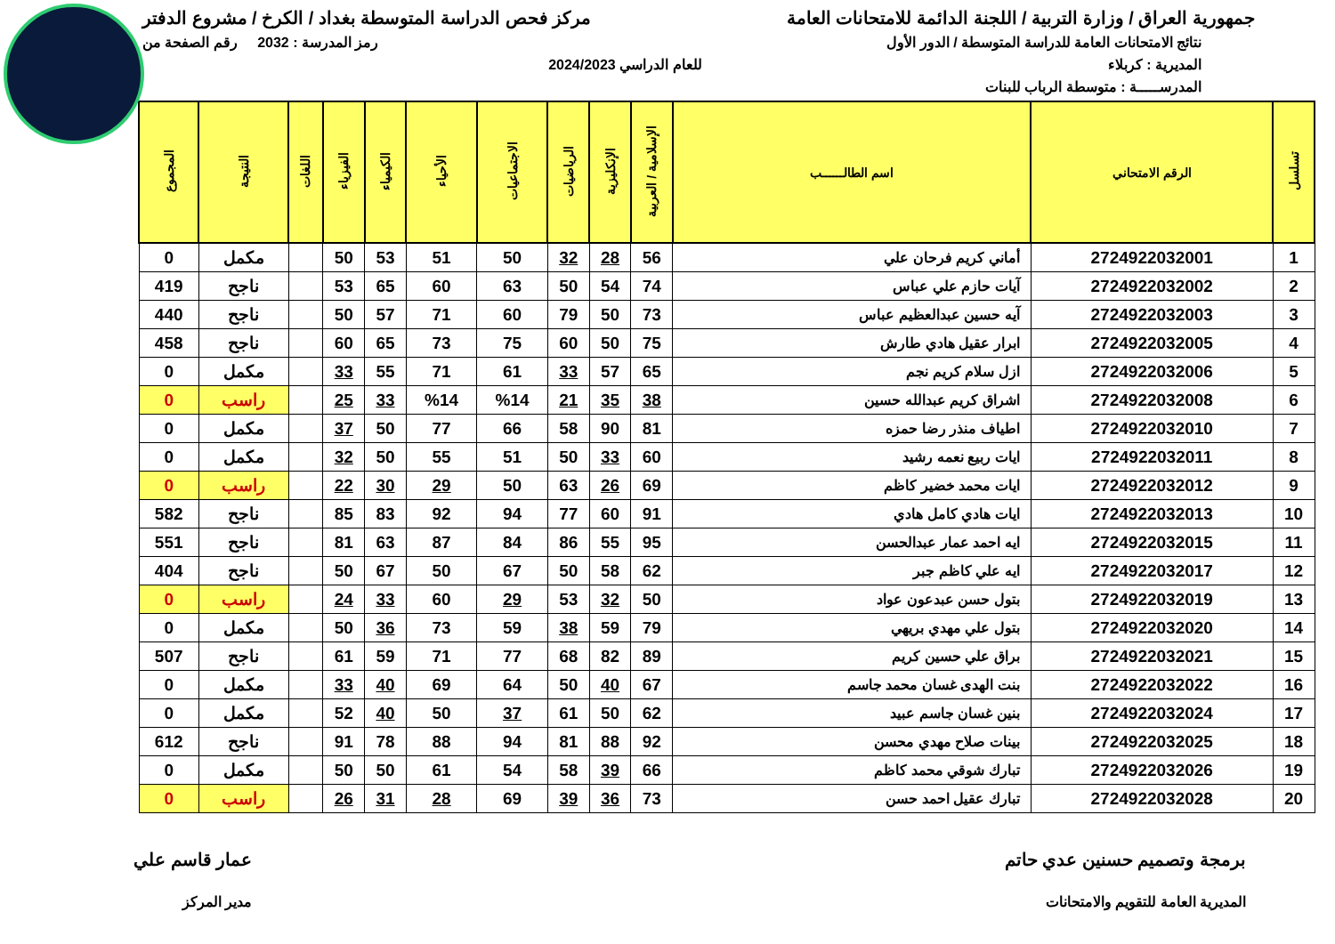جمهورية العراق / وزارة التربية / اللجنة الدائمة للامتحانات العامة
مركز فحص الدراسة المتوسطة بغداد / الكرخ / مشروع الدفتر
نتائج الامتحانات العامة للدراسة المتوسطة / الدور الأول
رمز المدرسة : 2032 رقم الصفحة من
المديرية : كربلاء للعام الدراسي 2024/2023
المدرســـــة : متوسطة الرباب للبنات
| تسلسل | الرقم الامتحاني | اسم الطالــــــب | الإسلامية / العربية | الإنكليزية | الرياضيات | الاجتماعيات | الأحياء | الكيمياء | الفيزياء | اللغات | النتيجة | المجموع |
| --- | --- | --- | --- | --- | --- | --- | --- | --- | --- | --- | --- | --- |
| 1 | 2724922032001 | أماني كريم فرحان علي | 56 | 28 | 32 | 50 | 51 | 53 | 50 | | مكمل | 0 |
| 2 | 2724922032002 | آيات حازم علي عباس | 74 | 54 | 50 | 63 | 60 | 65 | 53 | | ناجح | 419 |
| 3 | 2724922032003 | آيه حسين عبدالعظيم عباس | 73 | 50 | 79 | 60 | 71 | 57 | 50 | | ناجح | 440 |
| 4 | 2724922032005 | ابرار عقيل هادي طارش | 75 | 50 | 60 | 75 | 73 | 65 | 60 | | ناجح | 458 |
| 5 | 2724922032006 | ازل سلام كريم نجم | 65 | 57 | 33 | 61 | 71 | 55 | 33 | | مكمل | 0 |
| 6 | 2724922032008 | اشراق كريم عبدالله حسين | 38 | 35 | 21 | %14 | %14 | 33 | 25 | | راسب | 0 |
| 7 | 2724922032010 | اطياف منذر رضا حمزه | 81 | 90 | 58 | 66 | 77 | 50 | 37 | | مكمل | 0 |
| 8 | 2724922032011 | ايات ربيع نعمه رشيد | 60 | 33 | 50 | 51 | 55 | 50 | 32 | | مكمل | 0 |
| 9 | 2724922032012 | ايات محمد خضير كاظم | 69 | 26 | 63 | 50 | 29 | 30 | 22 | | راسب | 0 |
| 10 | 2724922032013 | ايات هادي كامل هادي | 91 | 60 | 77 | 94 | 92 | 83 | 85 | | ناجح | 582 |
| 11 | 2724922032015 | ايه احمد عمار عبدالحسن | 95 | 55 | 86 | 84 | 87 | 63 | 81 | | ناجح | 551 |
| 12 | 2724922032017 | ايه علي كاظم جبر | 62 | 58 | 50 | 67 | 50 | 67 | 50 | | ناجح | 404 |
| 13 | 2724922032019 | بتول حسن عبدعون عواد | 50 | 32 | 53 | 29 | 60 | 33 | 24 | | راسب | 0 |
| 14 | 2724922032020 | بتول علي مهدي بريهي | 79 | 59 | 38 | 59 | 73 | 36 | 50 | | مكمل | 0 |
| 15 | 2724922032021 | براق علي حسين كريم | 89 | 82 | 68 | 77 | 71 | 59 | 61 | | ناجح | 507 |
| 16 | 2724922032022 | بنت الهدى غسان محمد جاسم | 67 | 40 | 50 | 64 | 69 | 40 | 33 | | مكمل | 0 |
| 17 | 2724922032024 | بنين غسان جاسم عبيد | 62 | 50 | 61 | 37 | 50 | 40 | 52 | | مكمل | 0 |
| 18 | 2724922032025 | بينات صلاح مهدي محسن | 92 | 88 | 81 | 94 | 88 | 78 | 91 | | ناجح | 612 |
| 19 | 2724922032026 | تبارك شوقي محمد كاظم | 66 | 39 | 58 | 54 | 61 | 50 | 50 | | مكمل | 0 |
| 20 | 2724922032028 | تبارك عقيل احمد حسن | 73 | 36 | 39 | 69 | 28 | 31 | 26 | | راسب | 0 |
برمجة وتصميم حسنين عدي حاتم
المديرية العامة للتقويم والامتحانات
عمار قاسم علي
مدير المركز